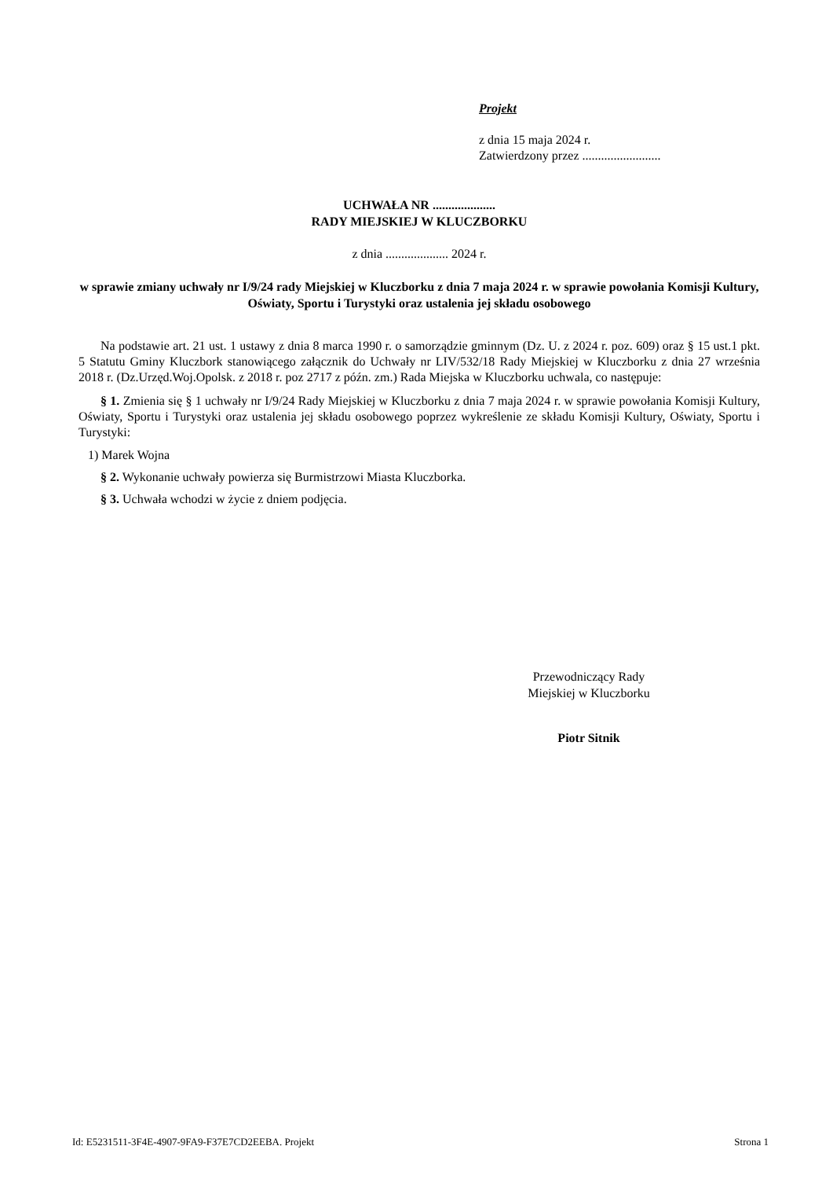Projekt
z dnia 15 maja 2024 r.
Zatwierdzony przez .........................
UCHWAŁA NR ....................
RADY MIEJSKIEJ W KLUCZBORKU
z dnia .................... 2024 r.
w sprawie zmiany uchwały nr I/9/24 rady Miejskiej w Kluczborku z dnia 7 maja 2024 r. w sprawie powołania Komisji Kultury, Oświaty, Sportu i Turystyki oraz ustalenia jej składu osobowego
Na podstawie art. 21 ust. 1 ustawy z dnia 8 marca 1990 r. o samorządzie gminnym (Dz. U. z 2024 r. poz. 609) oraz § 15 ust.1 pkt. 5 Statutu Gminy Kluczbork stanowiącego załącznik do Uchwały nr LIV/532/18 Rady Miejskiej w Kluczborku z dnia 27 września 2018 r. (Dz.Urzęd.Woj.Opolsk. z 2018 r. poz 2717 z późn. zm.) Rada Miejska w Kluczborku uchwala, co następuje:
§ 1. Zmienia się § 1 uchwały nr I/9/24 Rady Miejskiej w Kluczborku z dnia 7 maja 2024 r. w sprawie powołania Komisji Kultury, Oświaty, Sportu i Turystyki oraz ustalenia jej składu osobowego poprzez wykreślenie ze składu Komisji Kultury, Oświaty, Sportu i Turystyki:
1) Marek Wojna
§ 2. Wykonanie uchwały powierza się Burmistrzowi Miasta Kluczborka.
§ 3. Uchwała wchodzi w życie z dniem podjęcia.
Przewodniczący Rady
Miejskiej w Kluczborku
Piotr Sitnik
Id: E5231511-3F4E-4907-9FA9-F37E7CD2EEBA. Projekt Strona 1